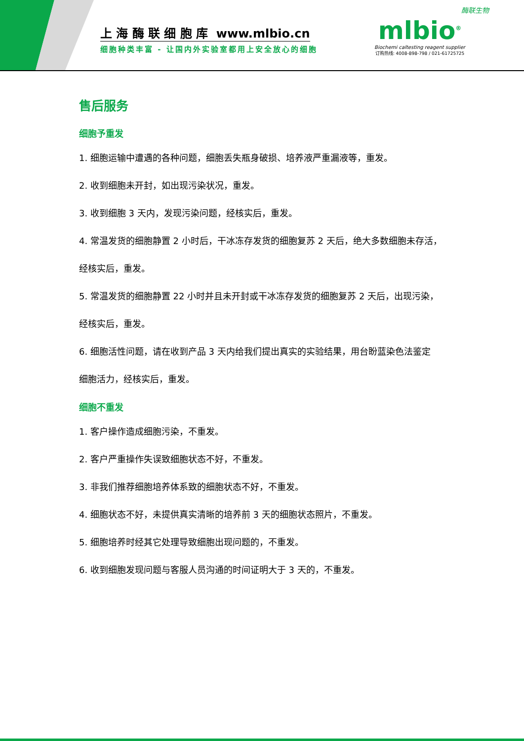上 海 酶 联 细 胞 库 www.mlbio.cn
细胞种类丰富 - 让国内外实验室都用上安全放心的细胞
酶联生物
mlbio<sup>®</sup>
Biochemi caltesting reagent supplier
订购热线: 4008-898-798 / 021-61725725
售后服务
细胞予重发
1. 细胞运输中遭遇的各种问题，细胞丢失瓶身破损、培养液严重漏液等，重发。
2. 收到细胞未开封，如出现污染状况，重发。
3. 收到细胞 3 天内，发现污染问题，经核实后，重发。
4. 常温发货的细胞静置 2 小时后，干冰冻存发货的细胞复苏 2 天后，绝大多数细胞未存活，
经核实后，重发。
5. 常温发货的细胞静置 22 小时并且未开封或干冰冻存发货的细胞复苏 2 天后，出现污染，
经核实后，重发。
6. 细胞活性问题，请在收到产品 3 天内给我们提出真实的实验结果，用台盼蓝染色法鉴定
细胞活力，经核实后，重发。
细胞不重发
1. 客户操作造成细胞污染，不重发。
2. 客户严重操作失误致细胞状态不好，不重发。
3. 非我们推荐细胞培养体系致的细胞状态不好，不重发。
4. 细胞状态不好，未提供真实清晰的培养前 3 天的细胞状态照片，不重发。
5. 细胞培养时经其它处理导致细胞出现问题的，不重发。
6. 收到细胞发现问题与客服人员沟通的时间证明大于 3 天的，不重发。